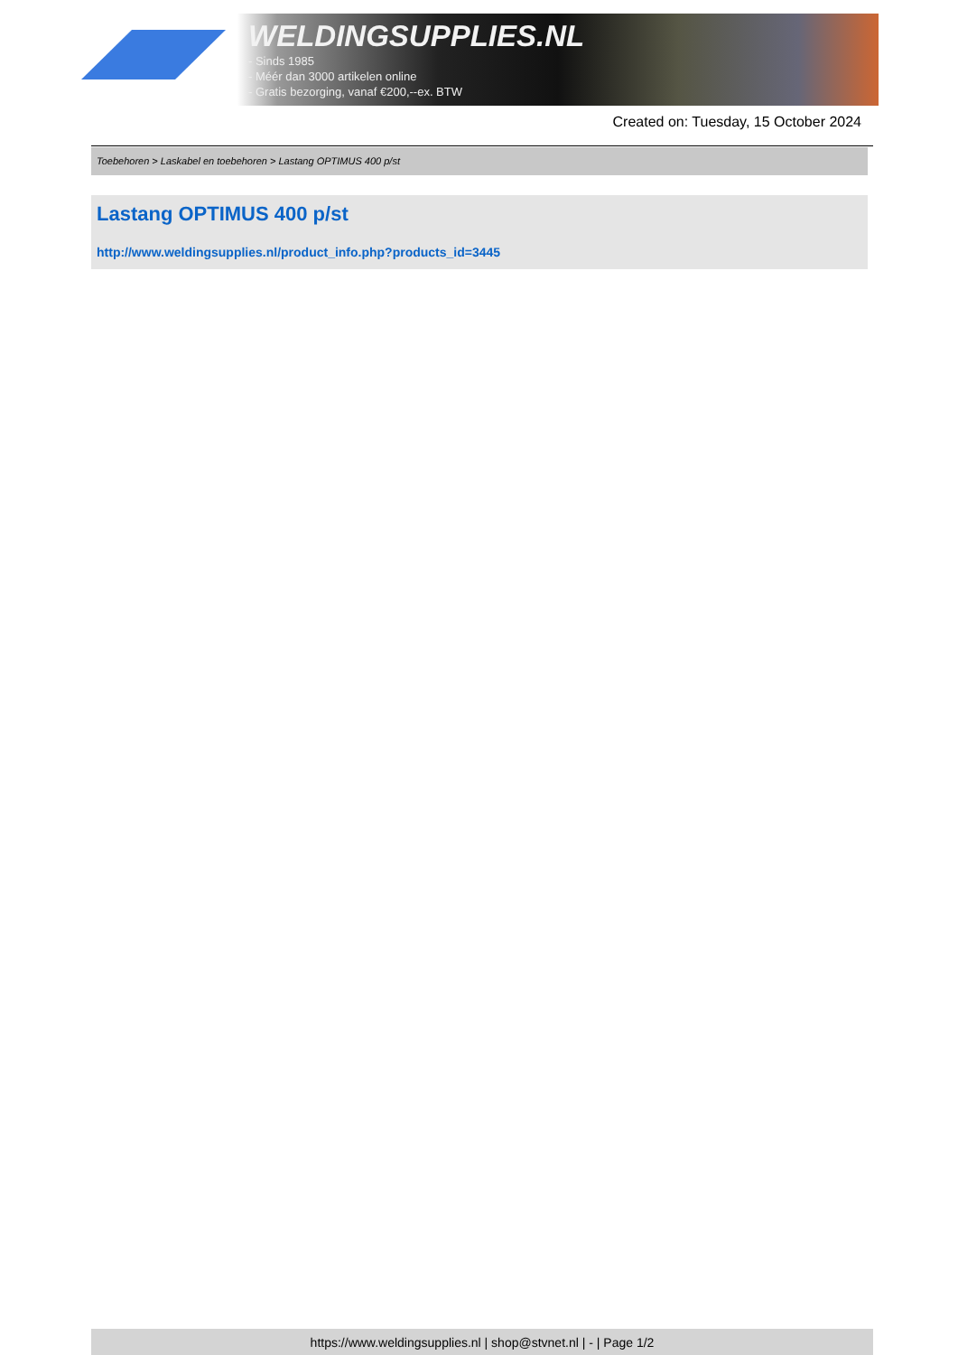WELDINGSUPPLIES.NL
- Sinds 1985
- Méér dan 3000 artikelen online
- Gratis bezorging, vanaf €200,--ex. BTW
Created on: Tuesday, 15 October 2024
Toebehoren > Laskabel en toebehoren > Lastang OPTIMUS 400 p/st
Lastang OPTIMUS 400 p/st
http://www.weldingsupplies.nl/product_info.php?products_id=3445
https://www.weldingsupplies.nl | shop@stvnet.nl | - | Page 1/2